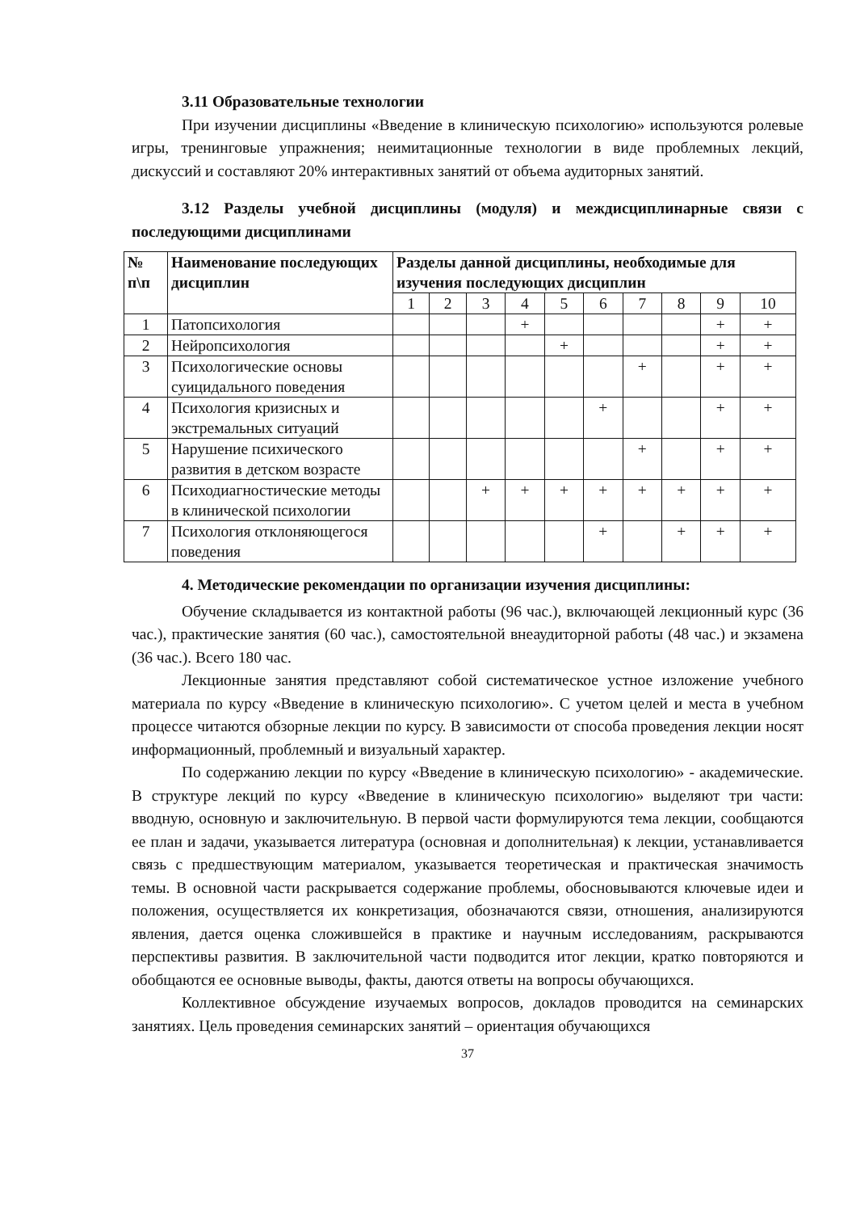3.11 Образовательные технологии
При изучении дисциплины «Введение в клиническую психологию» используются ролевые игры, тренинговые упражнения; неимитационные технологии в виде проблемных лекций, дискуссий и составляют 20% интерактивных занятий от объема аудиторных занятий.
3.12 Разделы учебной дисциплины (модуля) и междисциплинарные связи с последующими дисциплинами
| № п\п | Наименование последующих дисциплин | Разделы данной дисциплины, необходимые для изучения последующих дисциплин | | | | | | | | | |
| --- | --- | --- | --- | --- | --- | --- | --- | --- | --- | --- | --- |
| | | 1 | 2 | 3 | 4 | 5 | 6 | 7 | 8 | 9 | 10 |
| 1 | Патопсихология | | | | + | | | | | + | + |
| 2 | Нейропсихология | | | | | + | | | | + | + |
| 3 | Психологические основы суицидального поведения | | | | | | | + | | + | + |
| 4 | Психология кризисных и экстремальных ситуаций | | | | | | + | | | + | + |
| 5 | Нарушение психического развития в детском возрасте | | | | | | | + | | + | + |
| 6 | Психодиагностические методы в клинической психологии | | | + | + | + | + | + | + | + | + |
| 7 | Психология отклоняющегося поведения | | | | | | + | | + | + | + |
4. Методические рекомендации по организации изучения дисциплины:
Обучение складывается из контактной работы (96 час.), включающей лекционный курс (36 час.), практические занятия (60 час.), самостоятельной внеаудиторной работы (48 час.) и экзамена (36 час.). Всего 180 час.
Лекционные занятия представляют собой систематическое устное изложение учебного материала по курсу «Введение в клиническую психологию». С учетом целей и места в учебном процессе читаются обзорные лекции по курсу. В зависимости от способа проведения лекции носят информационный, проблемный и визуальный характер.
По содержанию лекции по курсу «Введение в клиническую психологию» - академические. В структуре лекций по курсу «Введение в клиническую психологию» выделяют три части: вводную, основную и заключительную. В первой части формулируются тема лекции, сообщаются ее план и задачи, указывается литература (основная и дополнительная) к лекции, устанавливается связь с предшествующим материалом, указывается теоретическая и практическая значимость темы. В основной части раскрывается содержание проблемы, обосновываются ключевые идеи и положения, осуществляется их конкретизация, обозначаются связи, отношения, анализируются явления, дается оценка сложившейся в практике и научным исследованиям, раскрываются перспективы развития. В заключительной части подводится итог лекции, кратко повторяются и обобщаются ее основные выводы, факты, даются ответы на вопросы обучающихся.
Коллективное обсуждение изучаемых вопросов, докладов проводится на семинарских занятиях. Цель проведения семинарских занятий – ориентация обучающихся
37